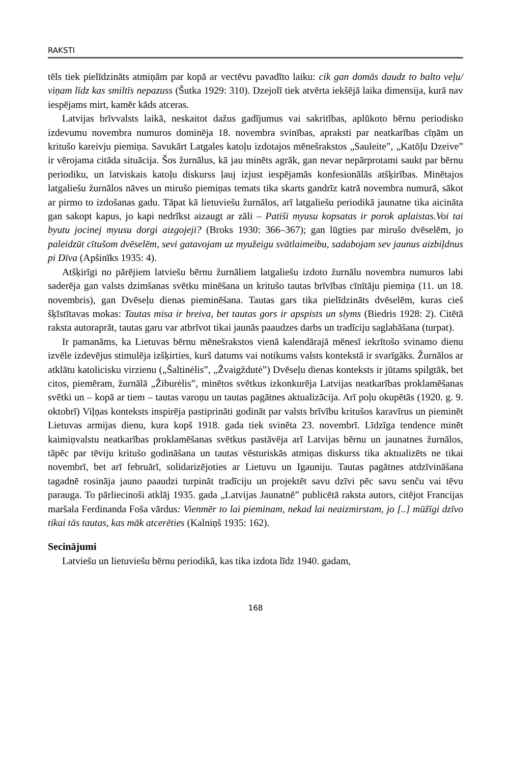RAKSTI
tēls tiek pielīdzināts atmiņām par kopā ar vectēvu pavadīto laiku: cik gan domās daudz to balto veļu/ viņam līdz kas smiltīs nepazuss (Šutka 1929: 310). Dzejolī tiek atvērta iekšējā laika dimensija, kurā nav iespējams mirt, kamēr kāds atceras.
Latvijas brīvvalsts laikā, neskaitot dažus gadījumus vai sakritības, aplūkoto bērnu periodisko izdevumu novembra numuros dominēja 18. novembra svinības, apraksti par neatkarības cīņām un kritušo kareivju piemiņa. Savukārt Latgales katoļu izdotajos mēnešrakstos „Sauleite”, „Katōļu Dzeive” ir vērojama citāda situācija. Šos žurnālus, kā jau minēts agrāk, gan nevar nepārprotami saukt par bērnu periodiku, un latviskais katoļu diskurss ļauj izjust iespējamās konfesionālās atšķirības. Minētajos latgaliešu žurnālos nāves un mirušo piemiņas temats tika skarts gandrīz katrā novembra numurā, sākot ar pirmo to izdošanas gadu. Tāpat kā lietuviešu žurnālos, arī latgaliešu periodikā jaunatne tika aicināta gan sakopt kapus, jo kapi nedrīkst aizaugt ar zāli – Patiši myusu kopsatas ir porok aplaistas.Voi tai byutu jocinej myusu dorgi aizgojeji? (Broks 1930: 366–367); gan lūgties par mirušo dvēselēm, jo paleidzūt cītušom dvēselēm, sevi gatavojam uz myužeigu svātlaimeibu, sadabojam sev jaunus aizbiļdnus pi Dīva (Apšinīks 1935: 4).
Atšķirīgi no pārējiem latviešu bērnu žurnāliem latgaliešu izdoto žurnālu novembra numuros labi saderēja gan valsts dzimšanas svētku minēšana un kritušo tautas brīvības cīnītāju piemiņa (11. un 18. novembris), gan Dvēseļu dienas pieminēšana. Tautas gars tika pielīdzināts dvēselēm, kuras cieš šķīstītavas mokas: Tautas misa ir breiva, bet tautas gors ir apspists un slyms (Biedris 1928: 2). Citētā raksta autoraprāt, tautas garu var atbrīvot tikai jaunās paaudzes darbs un tradīciju saglabāšana (turpat).
Ir pamanāms, ka Lietuvas bērnu mēnešrakstos vienā kalendārajā mēnesī iekrītošo svinamo dienu izvēle izdevējus stimulēja izšķirties, kurš datums vai notikums valsts kontekstā ir svarīgāks. Žurnālos ar atklātu katolicisku virzienu („Šaltinėlis”, „Žvaigždutė”) Dvēseļu dienas konteksts ir jūtams spilgtāk, bet citos, piemēram, žurnālā „Žiburėlis”, minētos svētkus izkonkurēja Latvijas neatkarības proklamēšanas svētki un – kopā ar tiem – tautas varoņu un tautas pagātnes aktualizācija. Arī poļu okupētās (1920. g. 9. oktobrī) Viļņas konteksts inspirēja pastiprināti godināt par valsts brīvību kritušos karavīrus un pieminēt Lietuvas armijas dienu, kura kopš 1918. gada tiek svinēta 23. novembrī. Līdzīga tendence minēt kaimiņvalstu neatkarības proklamēšanas svētkus pastāvēja arī Latvijas bērnu un jaunatnes žurnālos, tāpēc par tēviju kritušo godināšana un tautas vēsturiskās atmiņas diskurss tika aktualizēts ne tikai novembrī, bet arī februārī, solidarizējoties ar Lietuvu un Igauniju. Tautas pagātnes atdzīvināšana tagadnē rosināja jauno paaudzi turpināt tradīciju un projektēt savu dzīvi pēc savu senču vai tēvu parauga. To pārliecinoši atklāj 1935. gada „Latvijas Jaunatnē” publicētā raksta autors, citējot Francijas maršala Ferdinanda Foša vārdus: Vienmēr to lai pieminam, nekad lai neaizmirstam, jo [..] mūžīgi dzīvo tikai tās tautas, kas māk atcerēties (Kalniņš 1935: 162).
Secinājumi
Latviešu un lietuviešu bērnu periodikā, kas tika izdota līdz 1940. gadam,
168